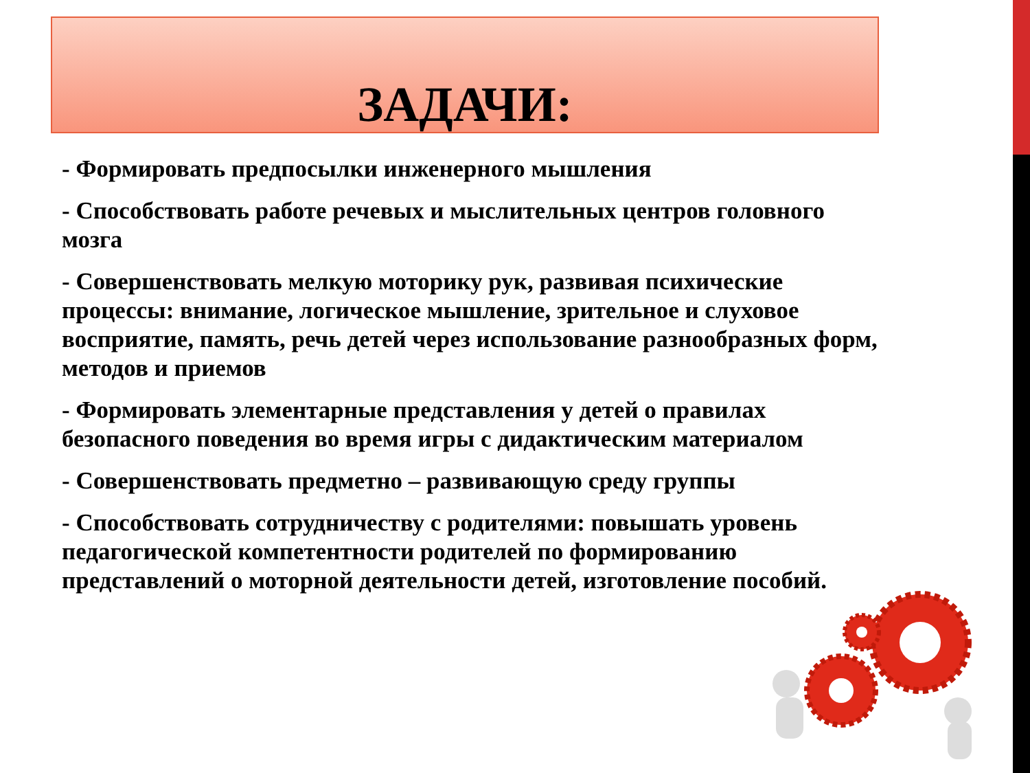ЗАДАЧИ:
- Формировать предпосылки инженерного мышления
- Способствовать работе речевых и мыслительных центров головного мозга
- Совершенствовать мелкую моторику рук, развивая психические процессы: внимание, логическое мышление, зрительное и слуховое восприятие, память, речь детей через использование разнообразных форм, методов и приемов
- Формировать элементарные представления у детей о правилах безопасного поведения во время игры с дидактическим материалом
- Совершенствовать предметно – развивающую среду группы
- Способствовать сотрудничеству с родителями: повышать уровень педагогической компетентности родителей по формированию представлений о моторной деятельности детей, изготовление пособий.